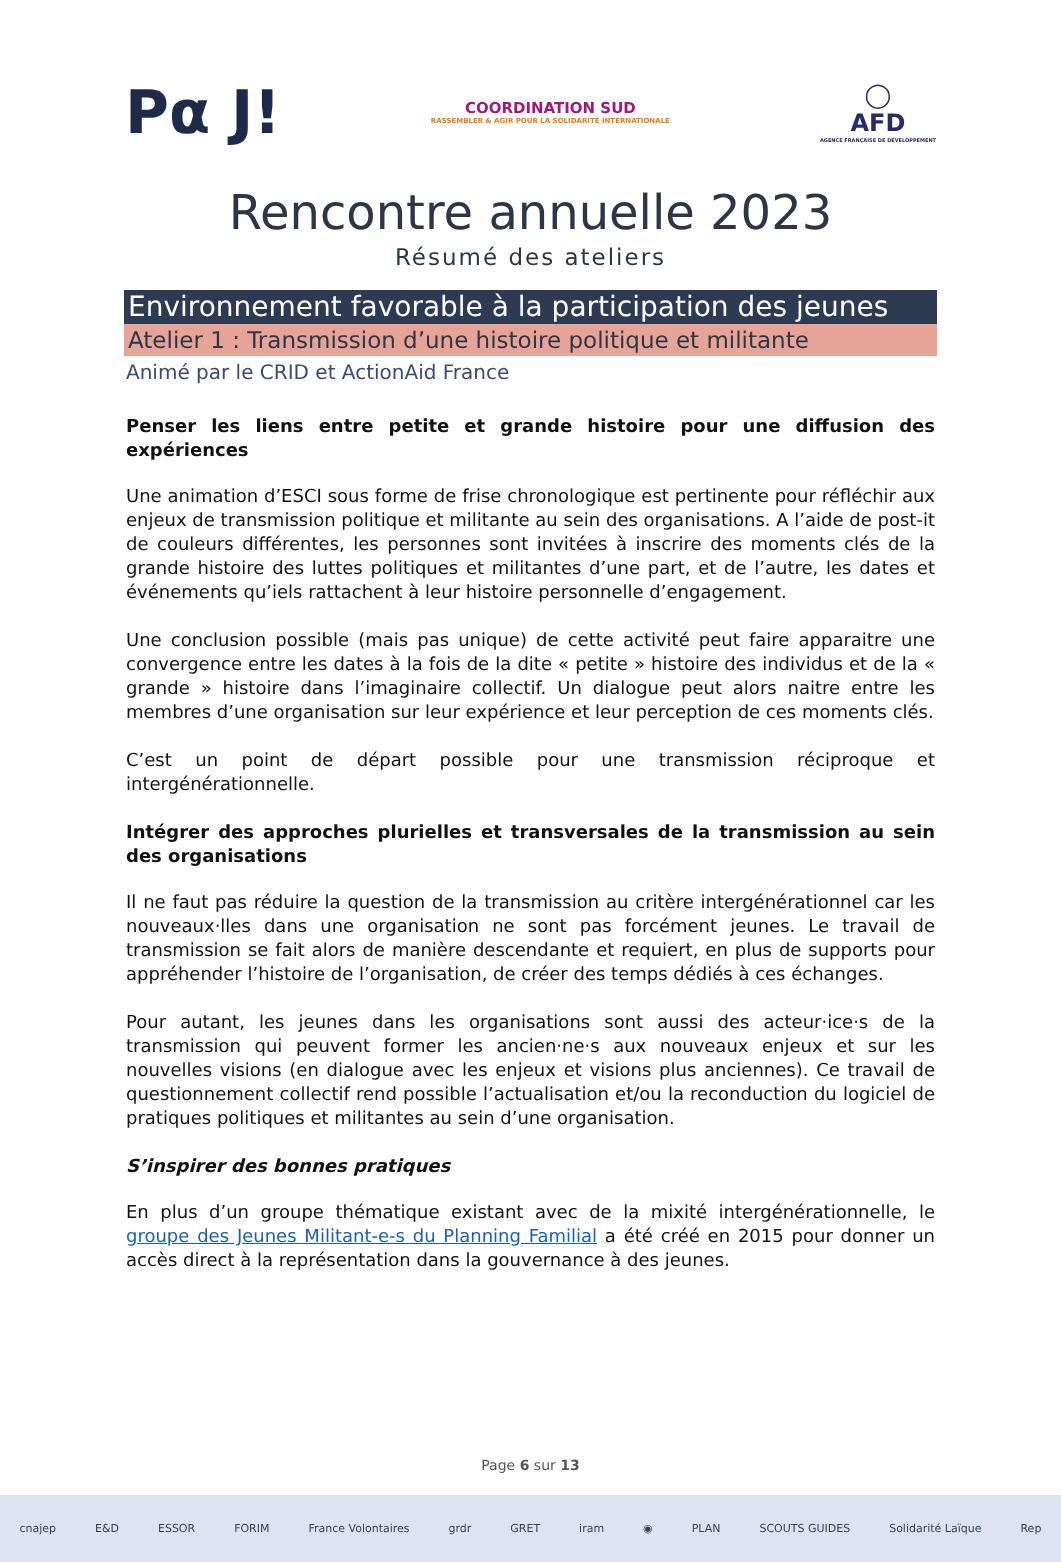Pα J!
COORDINATION SUD
RASSEMBLER & AGIR POUR LA SOLIDARITÉ INTERNATIONALE
◯
AFD
AGENCE FRANÇAISE DE DÉVELOPPEMENT
Rencontre annuelle 2023
Résumé des ateliers
Environnement favorable à la participation des jeunes
Atelier 1 : Transmission d’une histoire politique et militante
Animé par le CRID et ActionAid France
Penser les liens entre petite et grande histoire pour une diffusion des expériences
Une animation d’ESCI sous forme de frise chronologique est pertinente pour réfléchir aux enjeux de transmission politique et militante au sein des organisations. A l’aide de post-it de couleurs différentes, les personnes sont invitées à inscrire des moments clés de la grande histoire des luttes politiques et militantes d’une part, et de l’autre, les dates et événements qu’iels rattachent à leur histoire personnelle d’engagement.
Une conclusion possible (mais pas unique) de cette activité peut faire apparaitre une convergence entre les dates à la fois de la dite « petite » histoire des individus et de la « grande » histoire dans l’imaginaire collectif. Un dialogue peut alors naitre entre les membres d’une organisation sur leur expérience et leur perception de ces moments clés.
C’est un point de départ possible pour une transmission réciproque et intergénérationnelle.
Intégrer des approches plurielles et transversales de la transmission au sein des organisations
Il ne faut pas réduire la question de la transmission au critère intergénérationnel car les nouveaux·lles dans une organisation ne sont pas forcément jeunes. Le travail de transmission se fait alors de manière descendante et requiert, en plus de supports pour appréhender l’histoire de l’organisation, de créer des temps dédiés à ces échanges.
Pour autant, les jeunes dans les organisations sont aussi des acteur·ice·s de la transmission qui peuvent former les ancien·ne·s aux nouveaux enjeux et sur les nouvelles visions (en dialogue avec les enjeux et visions plus anciennes). Ce travail de questionnement collectif rend possible l’actualisation et/ou la reconduction du logiciel de pratiques politiques et militantes au sein d’une organisation.
S’inspirer des bonnes pratiques
En plus d’un groupe thématique existant avec de la mixité intergénérationnelle, le groupe des Jeunes Militant-e-s du Planning Familial a été créé en 2015 pour donner un accès direct à la représentation dans la gouvernance à des jeunes.
Page 6 sur 13
cnajep E&D ESSOR FORIM France Volontaires grdr GRET iram ◉ PLAN SCOUTS GUIDES Solidarité Laïque Rep